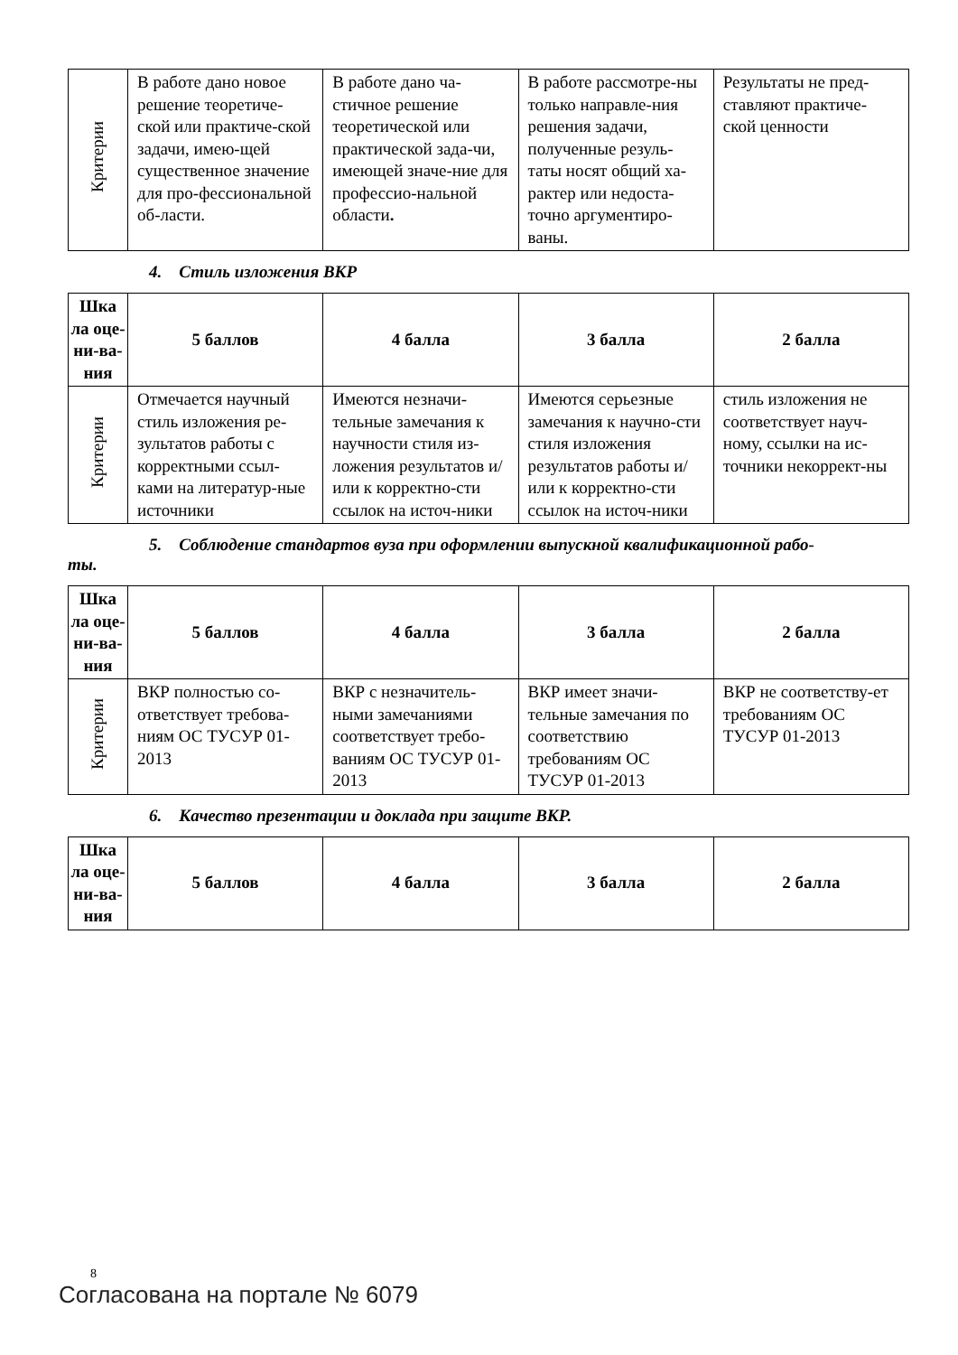| Критерии | В работе дано новое решение теоретиче-ской или практиче-ской задачи, имею-щей существенное значение для про-фессиональной об-ласти. | В работе дано ча-стичное решение теоретической или практической зада-чи, имеющей значе-ние для профессио-нальной области . | В работе рассмотре-ны только направле-ния решения задачи, полученные резуль-таты носят общий ха-рактер или недоста-точно аргументиро-ваны. | Результаты не пред-ставляют практиче-ской ценности |
4. Стиль изложения ВКР
| Шка ла оце-ни-ва-ния | 5 баллов | 4 балла | 3 балла | 2 балла |
| --- | --- | --- | --- | --- |
| Критерии | Отмечается научный стиль изложения ре-зультатов работы с корректными ссыл-ками на литератур-ные источники | Имеются незначи-тельные замечания к научности стиля из-ложения результатов и/или к корректно-сти ссылок на источ-ники | Имеются серьезные замечания к научно-сти стиля изложения результатов работы и/или к корректно-сти ссылок на источ-ники | стиль изложения не соответствует науч-ному, ссылки на ис-точники некоррект-ны |
5. Соблюдение стандартов вуза при оформлении выпускной квалификационной рабо-
ты.
| Шка ла оце-ни-ва-ния | 5 баллов | 4 балла | 3 балла | 2 балла |
| --- | --- | --- | --- | --- |
| Критерии | ВКР полностью со-ответствует требова-ниям ОС ТУСУР 01-2013 | ВКР с незначитель-ными замечаниями соответствует требо-ваниям ОС ТУСУР 01-2013 | ВКР имеет значи-тельные замечания по соответствию требованиям ОС ТУСУР 01-2013 | ВКР не соответству-ет требованиям ОС ТУСУР 01-2013 |
6. Качество презентации и доклада при защите ВКР.
| Шка ла оце-ни-ва-ния | 5 баллов | 4 балла | 3 балла | 2 балла |
| --- | --- | --- | --- | --- |
8
Согласована на портале № 6079